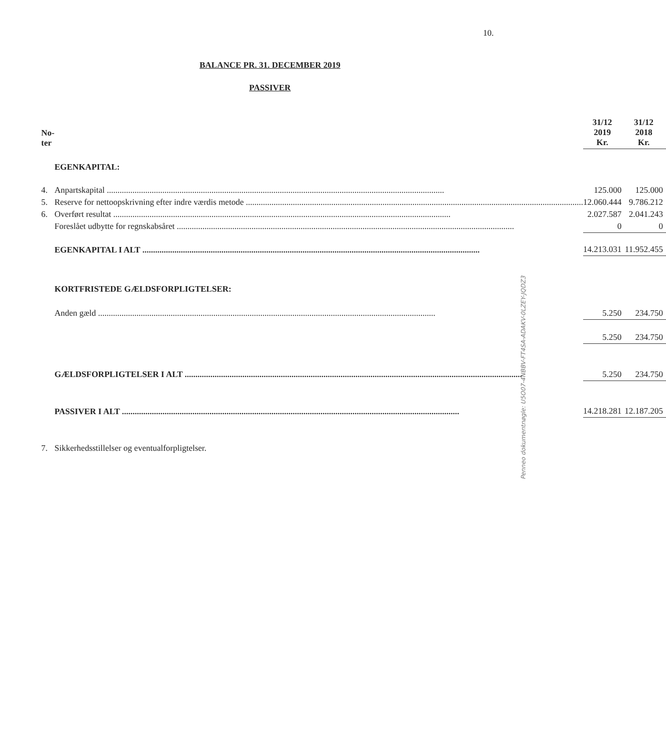10.
BALANCE PR. 31. DECEMBER 2019
PASSIVER
| No- ter | | 31/12 2019 Kr. | | 31/12 2018 Kr. |
| --- | --- | --- | --- | --- |
| | EGENKAPITAL: | | | |
| 4. | Anpartskapital | 125.000 | | 125.000 |
| 5. | Reserve for nettoopskrivning efter indre værdis metode | 12.060.444 | | 9.786.212 |
| 6. | Overført resultat | 2.027.587 | | 2.041.243 |
| | Foreslået udbytte for regnskabsåret | 0 | | 0 |
| | EGENKAPITAL I ALT | 14.213.031 | | 11.952.455 |
| | KORTFRISTEDE GÆLDSFORPLIGTELSER: | | | |
| | Anden gæld | 5.250 | | 234.750 |
| | | 5.250 | | 234.750 |
| | GÆLDSFORPLIGTELSER I ALT | 5.250 | | 234.750 |
| | PASSIVER I ALT | 14.218.281 | | 12.187.205 |
| 7. | Sikkerhedsstillelser og eventualforpligtelser. | | | |
Penneo dokumentnøgle: U5O07-4NBBV-FT4SA-ADAKV-0LZEY-JQDZ3